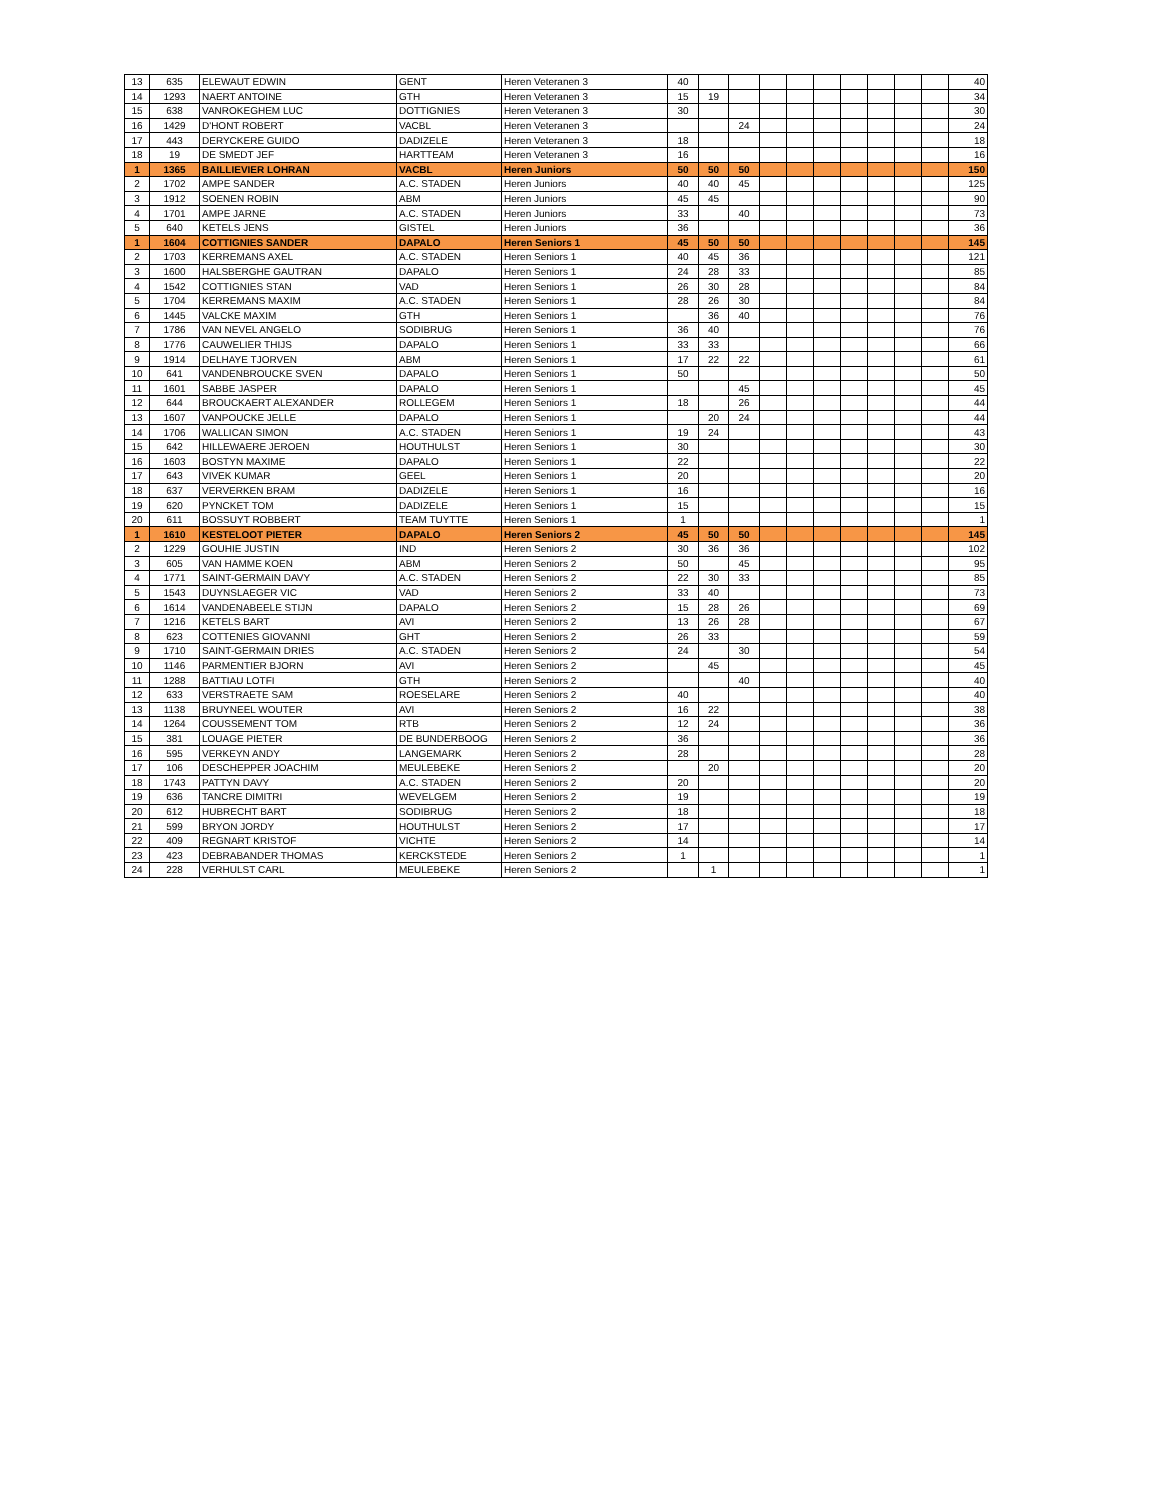| 13 | 635 | ELEWAUT EDWIN | GENT | Heren Veteranen 3 | 40 | | | | | | | | | | 40 |
| 14 | 1293 | NAERT ANTOINE | GTH | Heren Veteranen 3 | 15 | 19 | | | | | | | | | 34 |
| 15 | 638 | VANROKEGHEM LUC | DOTTIGNIES | Heren Veteranen 3 | 30 | | | | | | | | | | 30 |
| 16 | 1429 | D'HONT ROBERT | VACBL | Heren Veteranen 3 | | | 24 | | | | | | | | 24 |
| 17 | 443 | DERYCKERE GUIDO | DADIZELE | Heren Veteranen 3 | 18 | | | | | | | | | | 18 |
| 18 | 19 | DE SMEDT JEF | HARTTEAM | Heren Veteranen 3 | 16 | | | | | | | | | | 16 |
| 1 | 1365 | BAILLIEVIER LOHRAN | VACBL | Heren Juniors | 50 | 50 | 50 | | | | | | | | 150 |
| 2 | 1702 | AMPE SANDER | A.C. STADEN | Heren Juniors | 40 | 40 | 45 | | | | | | | | 125 |
| 3 | 1912 | SOENEN ROBIN | ABM | Heren Juniors | 45 | 45 | | | | | | | | | 90 |
| 4 | 1701 | AMPE JARNE | A.C. STADEN | Heren Juniors | 33 | | 40 | | | | | | | | 73 |
| 5 | 640 | KETELS JENS | GISTEL | Heren Juniors | 36 | | | | | | | | | | 36 |
| 1 | 1604 | COTTIGNIES SANDER | DAPALO | Heren Seniors 1 | 45 | 50 | 50 | | | | | | | | 145 |
| 2 | 1703 | KERREMANS AXEL | A.C. STADEN | Heren Seniors 1 | 40 | 45 | 36 | | | | | | | | 121 |
| 3 | 1600 | HALSBERGHE GAUTRAN | DAPALO | Heren Seniors 1 | 24 | 28 | 33 | | | | | | | | 85 |
| 4 | 1542 | COTTIGNIES STAN | VAD | Heren Seniors 1 | 26 | 30 | 28 | | | | | | | | 84 |
| 5 | 1704 | KERREMANS MAXIM | A.C. STADEN | Heren Seniors 1 | 28 | 26 | 30 | | | | | | | | 84 |
| 6 | 1445 | VALCKE MAXIM | GTH | Heren Seniors 1 | | 36 | 40 | | | | | | | | 76 |
| 7 | 1786 | VAN NEVEL ANGELO | SODIBRUG | Heren Seniors 1 | 36 | 40 | | | | | | | | | 76 |
| 8 | 1776 | CAUWELIER THIJS | DAPALO | Heren Seniors 1 | 33 | 33 | | | | | | | | | 66 |
| 9 | 1914 | DELHAYE TJORVEN | ABM | Heren Seniors 1 | 17 | 22 | 22 | | | | | | | | 61 |
| 10 | 641 | VANDENBROUCKE SVEN | DAPALO | Heren Seniors 1 | 50 | | | | | | | | | | 50 |
| 11 | 1601 | SABBE JASPER | DAPALO | Heren Seniors 1 | | | 45 | | | | | | | | 45 |
| 12 | 644 | BROUCKAERT ALEXANDER | ROLLEGEM | Heren Seniors 1 | 18 | | 26 | | | | | | | | 44 |
| 13 | 1607 | VANPOUCKE JELLE | DAPALO | Heren Seniors 1 | | 20 | 24 | | | | | | | | 44 |
| 14 | 1706 | WALLICAN SIMON | A.C. STADEN | Heren Seniors 1 | 19 | 24 | | | | | | | | | 43 |
| 15 | 642 | HILLEWAERE JEROEN | HOUTHULST | Heren Seniors 1 | 30 | | | | | | | | | | 30 |
| 16 | 1603 | BOSTYN MAXIME | DAPALO | Heren Seniors 1 | 22 | | | | | | | | | | 22 |
| 17 | 643 | VIVEK KUMAR | GEEL | Heren Seniors 1 | 20 | | | | | | | | | | 20 |
| 18 | 637 | VERVERKEN BRAM | DADIZELE | Heren Seniors 1 | 16 | | | | | | | | | | 16 |
| 19 | 620 | PYNCKET TOM | DADIZELE | Heren Seniors 1 | 15 | | | | | | | | | | 15 |
| 20 | 611 | BOSSUYT ROBBERT | TEAM TUYTTE | Heren Seniors 1 | 1 | | | | | | | | | | 1 |
| 1 | 1610 | KESTELOOT PIETER | DAPALO | Heren Seniors 2 | 45 | 50 | 50 | | | | | | | | 145 |
| 2 | 1229 | GOUHIE JUSTIN | IND | Heren Seniors 2 | 30 | 36 | 36 | | | | | | | | 102 |
| 3 | 605 | VAN HAMME KOEN | ABM | Heren Seniors 2 | 50 | | 45 | | | | | | | | 95 |
| 4 | 1771 | SAINT-GERMAIN DAVY | A.C. STADEN | Heren Seniors 2 | 22 | 30 | 33 | | | | | | | | 85 |
| 5 | 1543 | DUYNSLAEGER VIC | VAD | Heren Seniors 2 | 33 | 40 | | | | | | | | | 73 |
| 6 | 1614 | VANDENABEELE STIJN | DAPALO | Heren Seniors 2 | 15 | 28 | 26 | | | | | | | | 69 |
| 7 | 1216 | KETELS BART | AVI | Heren Seniors 2 | 13 | 26 | 28 | | | | | | | | 67 |
| 8 | 623 | COTTENIES GIOVANNI | GHT | Heren Seniors 2 | 26 | 33 | | | | | | | | | 59 |
| 9 | 1710 | SAINT-GERMAIN DRIES | A.C. STADEN | Heren Seniors 2 | 24 | | 30 | | | | | | | | 54 |
| 10 | 1146 | PARMENTIER BJORN | AVI | Heren Seniors 2 | | 45 | | | | | | | | | 45 |
| 11 | 1288 | BATTIAU LOTFI | GTH | Heren Seniors 2 | | | 40 | | | | | | | | 40 |
| 12 | 633 | VERSTRAETE SAM | ROESELARE | Heren Seniors 2 | 40 | | | | | | | | | | 40 |
| 13 | 1138 | BRUYNEEL WOUTER | AVI | Heren Seniors 2 | 16 | 22 | | | | | | | | | 38 |
| 14 | 1264 | COUSSEMENT TOM | RTB | Heren Seniors 2 | 12 | 24 | | | | | | | | | 36 |
| 15 | 381 | LOUAGE PIETER | DE BUNDERBOOG | Heren Seniors 2 | 36 | | | | | | | | | | 36 |
| 16 | 595 | VERKEYN ANDY | LANGEMARK | Heren Seniors 2 | 28 | | | | | | | | | | 28 |
| 17 | 106 | DESCHEPPER JOACHIM | MEULEBEKE | Heren Seniors 2 | | 20 | | | | | | | | | 20 |
| 18 | 1743 | PATTYN DAVY | A.C. STADEN | Heren Seniors 2 | 20 | | | | | | | | | | 20 |
| 19 | 636 | TANCRE DIMITRI | WEVELGEM | Heren Seniors 2 | 19 | | | | | | | | | | 19 |
| 20 | 612 | HUBRECHT BART | SODIBRUG | Heren Seniors 2 | 18 | | | | | | | | | | 18 |
| 21 | 599 | BRYON JORDY | HOUTHULST | Heren Seniors 2 | 17 | | | | | | | | | | 17 |
| 22 | 409 | REGNART KRISTOF | VICHTE | Heren Seniors 2 | 14 | | | | | | | | | | 14 |
| 23 | 423 | DEBRABANDER THOMAS | KERCKSTEDE | Heren Seniors 2 | 1 | | | | | | | | | | 1 |
| 24 | 228 | VERHULST CARL | MEULEBEKE | Heren Seniors 2 | | 1 | | | | | | | | | 1 |